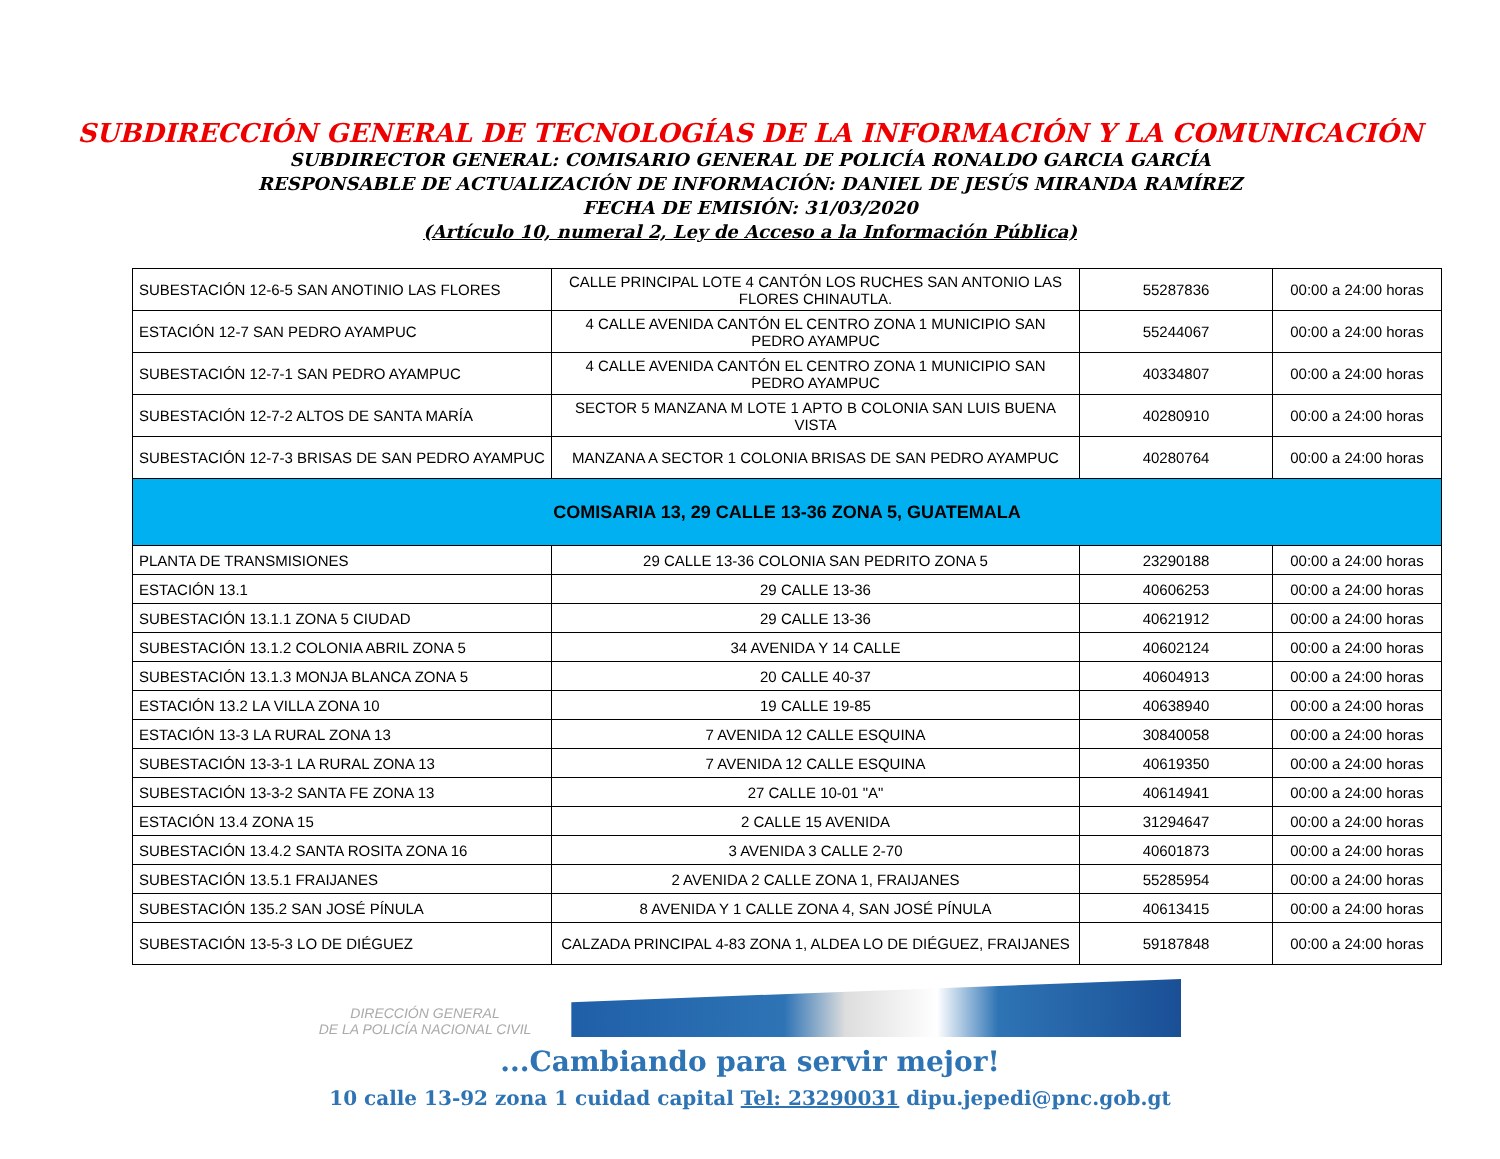SUBDIRECCIÓN GENERAL DE TECNOLOGÍAS DE LA INFORMACIÓN Y LA COMUNICACIÓN
SUBDIRECTOR GENERAL: COMISARIO GENERAL DE POLICÍA RONALDO GARCIA GARCÍA
RESPONSABLE DE ACTUALIZACIÓN DE INFORMACIÓN: DANIEL DE JESÚS MIRANDA RAMÍREZ
FECHA DE EMISIÓN: 31/03/2020
(Artículo 10, numeral 2, Ley de Acceso a la Información Pública)
| SUBESTACIÓN 12-6-5 SAN ANOTINIO LAS FLORES | CALLE PRINCIPAL LOTE 4 CANTÓN LOS RUCHES SAN ANTONIO LAS FLORES CHINAUTLA. | 55287836 | 00:00 a 24:00 horas |
| ESTACIÓN 12-7 SAN PEDRO AYAMPUC | 4 CALLE AVENIDA CANTÓN EL CENTRO ZONA 1 MUNICIPIO SAN PEDRO AYAMPUC | 55244067 | 00:00 a 24:00 horas |
| SUBESTACIÓN 12-7-1 SAN PEDRO AYAMPUC | 4 CALLE AVENIDA CANTÓN EL CENTRO ZONA 1 MUNICIPIO SAN PEDRO AYAMPUC | 40334807 | 00:00 a 24:00 horas |
| SUBESTACIÓN 12-7-2 ALTOS DE SANTA MARÍA | SECTOR 5 MANZANA M LOTE 1 APTO B COLONIA SAN LUIS BUENA VISTA | 40280910 | 00:00 a 24:00 horas |
| SUBESTACIÓN 12-7-3 BRISAS DE SAN PEDRO AYAMPUC | MANZANA A SECTOR 1 COLONIA BRISAS DE SAN PEDRO AYAMPUC | 40280764 | 00:00 a 24:00 horas |
| COMISARIA 13, 29 CALLE 13-36 ZONA 5, GUATEMALA | | | |
| PLANTA DE TRANSMISIONES | 29 CALLE 13-36 COLONIA SAN PEDRITO ZONA 5 | 23290188 | 00:00 a 24:00 horas |
| ESTACIÓN 13.1 | 29 CALLE 13-36 | 40606253 | 00:00 a 24:00 horas |
| SUBESTACIÓN 13.1.1 ZONA 5 CIUDAD | 29 CALLE 13-36 | 40621912 | 00:00 a 24:00 horas |
| SUBESTACIÓN 13.1.2 COLONIA ABRIL ZONA 5 | 34 AVENIDA Y 14 CALLE | 40602124 | 00:00 a 24:00 horas |
| SUBESTACIÓN 13.1.3 MONJA BLANCA ZONA 5 | 20 CALLE 40-37 | 40604913 | 00:00 a 24:00 horas |
| ESTACIÓN 13.2 LA VILLA ZONA 10 | 19 CALLE 19-85 | 40638940 | 00:00 a 24:00 horas |
| ESTACIÓN 13-3 LA RURAL ZONA 13 | 7 AVENIDA 12 CALLE ESQUINA | 30840058 | 00:00 a 24:00 horas |
| SUBESTACIÓN 13-3-1 LA RURAL ZONA 13 | 7 AVENIDA 12 CALLE ESQUINA | 40619350 | 00:00 a 24:00 horas |
| SUBESTACIÓN 13-3-2 SANTA FE ZONA 13 | 27 CALLE 10-01 "A" | 40614941 | 00:00 a 24:00 horas |
| ESTACIÓN 13.4 ZONA 15 | 2 CALLE 15 AVENIDA | 31294647 | 00:00 a 24:00 horas |
| SUBESTACIÓN 13.4.2 SANTA ROSITA ZONA 16 | 3 AVENIDA 3 CALLE 2-70 | 40601873 | 00:00 a 24:00 horas |
| SUBESTACIÓN 13.5.1 FRAIJANES | 2 AVENIDA 2 CALLE ZONA 1, FRAIJANES | 55285954 | 00:00 a 24:00 horas |
| SUBESTACIÓN 135.2 SAN JOSÉ PÍNULA | 8 AVENIDA Y 1 CALLE ZONA 4, SAN JOSÉ PÍNULA | 40613415 | 00:00 a 24:00 horas |
| SUBESTACIÓN 13-5-3 LO DE DIÉGUEZ | CALZADA PRINCIPAL 4-83 ZONA 1, ALDEA LO DE DIÉGUEZ, FRAIJANES | 59187848 | 00:00 a 24:00 horas |
DIRECCIÓN GENERAL
DE LA POLICÍA NACIONAL CIVIL
...Cambiando para servir mejor!
10 calle 13-92 zona 1 cuidad capital Tel: 23290031 dipu.jepedi@pnc.gob.gt